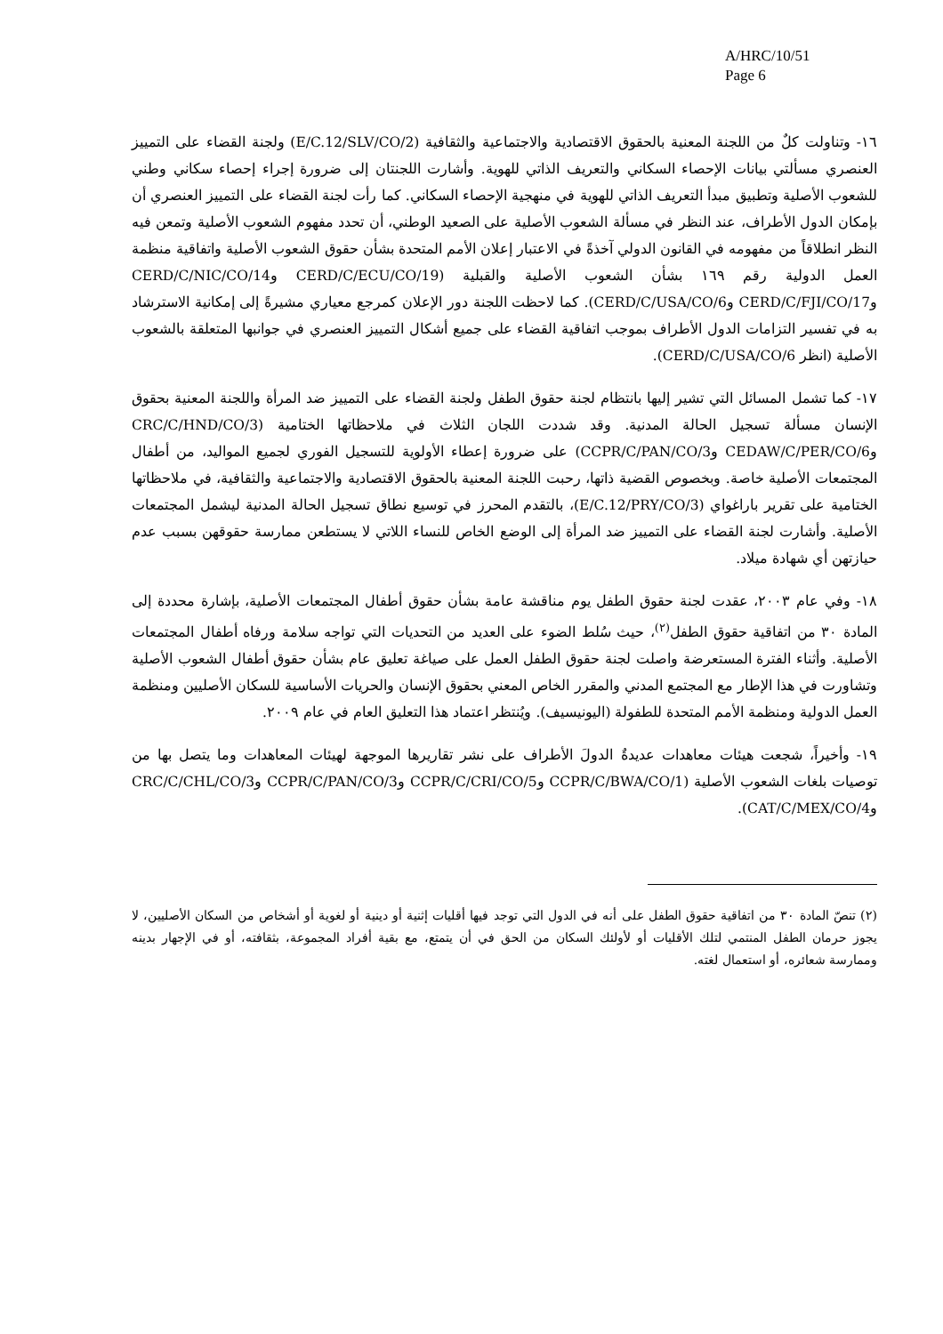A/HRC/10/51
Page 6
١٦- وتناولت كلٌ من اللجنة المعنية بالحقوق الاقتصادية والاجتماعية والثقافية (E/C.12/SLV/CO/2) ولجنة القضاء على التمييز العنصري مسألتي بيانات الإحصاء السكاني والتعريف الذاتي للهوية. وأشارت اللجنتان إلى ضرورة إجراء إحصاء سكاني وطني للشعوب الأصلية وتطبيق مبدأ التعريف الذاتي للهوية في منهجية الإحصاء السكاني. كما رأت لجنة القضاء على التمييز العنصري أن بإمكان الدول الأطراف، عند النظر في مسألة الشعوب الأصلية على الصعيد الوطني، أن تحدد مفهوم الشعوب الأصلية وتمعن فيه النظر انطلاقاً من مفهومه في القانون الدولي آخذةً في الاعتبار إعلان الأمم المتحدة بشأن حقوق الشعوب الأصلية واتفاقية منظمة العمل الدولية رقم ١٦٩ بشأن الشعوب الأصلية والقبلية (CERD/C/ECU/CO/19 وCERD/C/NIC/CO/14 وCERD/C/FJI/CO/17 وCERD/C/USA/CO/6). كما لاحظت اللجنة دور الإعلان كمرجع معياري مشيرةً إلى إمكانية الاسترشاد به في تفسير التزامات الدول الأطراف بموجب اتفاقية القضاء على جميع أشكال التمييز العنصري في جوانبها المتعلقة بالشعوب الأصلية (انظر CERD/C/USA/CO/6).
١٧- كما تشمل المسائل التي تشير إليها بانتظام لجنة حقوق الطفل ولجنة القضاء على التمييز ضد المرأة واللجنة المعنية بحقوق الإنسان مسألة تسجيل الحالة المدنية. وقد شددت اللجان الثلاث في ملاحظاتها الختامية (CRC/C/HND/CO/3 وCEDAW/C/PER/CO/6 وCCPR/C/PAN/CO/3) على ضرورة إعطاء الأولوية للتسجيل الفوري لجميع المواليد، من أطفال المجتمعات الأصلية خاصة. وبخصوص القضية ذاتها، رحبت اللجنة المعنية بالحقوق الاقتصادية والاجتماعية والثقافية، في ملاحظاتها الختامية على تقرير باراغواي (E/C.12/PRY/CO/3)، بالتقدم المحرز في توسيع نطاق تسجيل الحالة المدنية ليشمل المجتمعات الأصلية. وأشارت لجنة القضاء على التمييز ضد المرأة إلى الوضع الخاص للنساء اللاتي لا يستطعن ممارسة حقوقهن بسبب عدم حيازتهن أي شهادة ميلاد.
١٨- وفي عام ٢٠٠٣، عقدت لجنة حقوق الطفل يوم مناقشة عامة بشأن حقوق أطفال المجتمعات الأصلية، بإشارة محددة إلى المادة ٣٠ من اتفاقية حقوق الطفل<sup>(٢)</sup>، حيث سُلط الضوء على العديد من التحديات التي تواجه سلامة ورفاه أطفال المجتمعات الأصلية. وأثناء الفترة المستعرضة واصلت لجنة حقوق الطفل العمل على صياغة تعليق عام بشأن حقوق أطفال الشعوب الأصلية وتشاورت في هذا الإطار مع المجتمع المدني والمقرر الخاص المعني بحقوق الإنسان والحريات الأساسية للسكان الأصليين ومنظمة العمل الدولية ومنظمة الأمم المتحدة للطفولة (اليونيسيف). ويُنتظر اعتماد هذا التعليق العام في عام ٢٠٠٩.
١٩- وأخيراً، شجعت هيئات معاهدات عديدةٌ الدولَ الأطراف على نشر تقاريرها الموجهة لهيئات المعاهدات وما يتصل بها من توصيات بلغات الشعوب الأصلية (CCPR/C/BWA/CO/1 وCCPR/C/CRI/CO/5 وCCPR/C/PAN/CO/3 وCRC/C/CHL/CO/3 وCAT/C/MEX/CO/4).
(٢) تنصّ المادة ٣٠ من اتفاقية حقوق الطفل على أنه في الدول التي توجد فيها أقليات إثنية أو دينية أو لغوية أو أشخاص من السكان الأصليين، لا يجوز حرمان الطفل المنتمي لتلك الأقليات أو لأولئك السكان من الحق في أن يتمتع، مع بقية أفراد المجموعة، بثقافته، أو في الإجهار بدينه وممارسة شعائره، أو استعمال لغته.